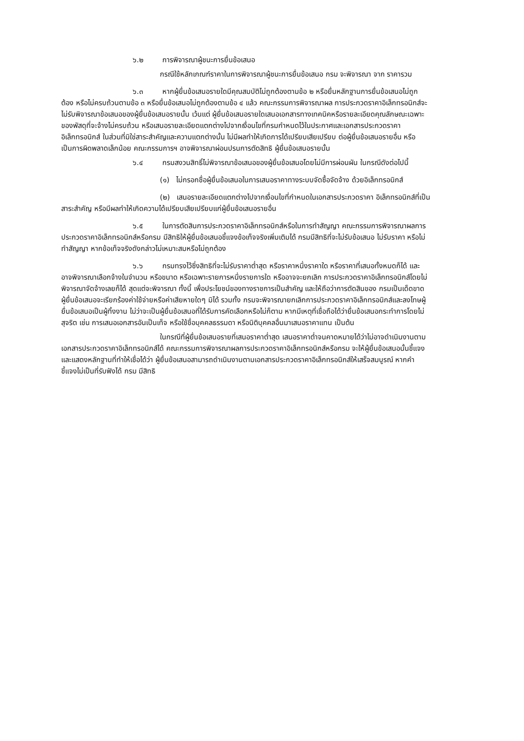๖.๒ การพิจารณาผู้ชนะการยื่นข้อเสนอ
กรณีใช้หลักเกณฑ์ราคาในการพิจารณาผู้ชนะการยื่นข้อเสนอ กรม จะพิจารณา จาก ราคารวม
๖.๓ หากผู้ยื่นข้อเสนอรายใดมีคุณสมบัติไม่ถูกต้องตามข้อ ๒ หรือยื่นหลักฐานการยื่นข้อเสนอไม่ถูกต้อง หรือไม่ครบถ้วนตามข้อ ๓ หรือยื่นข้อเสนอไม่ถูกต้องตามข้อ ๔ แล้ว คณะกรรมการพิจารณาผล การประกวดราคาอิเล็กทรอนิกส์จะไม่รับพิจารณาข้อเสนอของผู้ยื่นข้อเสนอรายนั้น เว้นแต่ ผู้ยื่นข้อเสนอรายใดเสนอเอกสารทางเทคนิคหรือรายละเอียดคุณลักษณะเฉพาะของพัสดุที่จะจ้างไม่ครบถ้วน หรือเสนอรายละเอียดแตกต่างไปจากเงื่อนไขที่กรมกำหนดไว้ในประกาศและเอกสารประกวดราคาอิเล็กทรอนิกส์ ในส่วนที่มิใช่สาระสำคัญและความแตกต่างนั้น ไม่มีผลทำให้เกิดการได้เปรียบเสียเปรียบ ต่อผู้ยื่นข้อเสนอรายอื่น หรือเป็นการผิดพลาดเล็กน้อย คณะกรรมการฯ อาจพิจารณาผ่อนปรนการตัดสิทธิ ผู้ยื่นข้อเสนอรายนั้น
๖.๔ กรมสงวนสิทธิ์ไม่พิจารณาข้อเสนอของผู้ยื่นข้อเสนอโดยไม่มีการผ่อนผัน ในกรณีดังต่อไปนี้
(๑) ไม่กรอกชื่อผู้ยื่นข้อเสนอในการเสนอราคาทางระบบจัดซื้อจัดจ้าง ด้วยอิเล็กทรอนิกส์
(๒) เสนอรายละเอียดแตกต่างไปจากเงื่อนไขที่กำหนดในเอกสารประกวดราคา อิเล็กทรอนิกส์ที่เป็นสาระสำคัญ หรือมีผลทำให้เกิดความได้เปรียบเสียเปรียบแก่ผู้ยื่นข้อเสนอรายอื่น
๖.๕ ในการตัดสินการประกวดราคาอิเล็กทรอนิกส์หรือในการทำสัญญา คณะกรรมการพิจารณาผลการประกวดราคาอิเล็กทรอนิกส์หรือกรม มีสิทธิให้ผู้ยื่นข้อเสนอชี้แจงข้อเท็จจริงเพิ่มเติมได้ กรมมีสิทธิที่จะไม่รับข้อเสนอ ไม่รับราคา หรือไม่ทำสัญญา หากข้อเท็จจริงดังกล่าวไม่เหมาะสมหรือไม่ถูกต้อง
๖.๖ กรมทรงไว้ซึ่งสิทธิที่จะไม่รับราคาต่ำสุด หรือราคาหนึ่งราคาใด หรือราคาที่เสนอทั้งหมดก็ได้ และอาจพิจารณาเลือกจ้างในจำนวน หรือขนาด หรือเฉพาะรายการหนึ่งรายการใด หรืออาจจะยกเลิก การประกวดราคาอิเล็กทรอนิกส์โดยไม่พิจารณาจัดจ้างเลยก็ได้ สุดแต่จะพิจารณา ทั้งนี้ เพื่อประโยชน์ของทางราชการเป็นสำคัญ และให้ถือว่าการตัดสินของ กรมเป็นเด็ดขาด ผู้ยื่นข้อเสนอจะเรียกร้องค่าใช้จ่ายหรือค่าเสียหายใดๆ มิได้ รวมทั้ง กรมจะพิจารณายกเลิกการประกวดราคาอิเล็กทรอนิกส์และลงโทษผู้ยื่นข้อเสนอเป็นผู้ทิ้งงาน ไม่ว่าจะเป็นผู้ยื่นข้อเสนอที่ได้รับการคัดเลือกหรือไม่ก็ตาม หากมีเหตุที่เชื่อถือได้ว่ายื่นข้อเสนอกระทำการโดยไม่สุจริต เช่น การเสนอเอกสารอันเป็นเท็จ หรือใช้ชื่อบุคคลธรรมดา หรือนิติบุคคลอื่นมาเสนอราคาแทน เป็นต้น
ในกรณีที่ผู้ยื่นข้อเสนอรายที่เสนอราคาต่ำสุด เสนอราคาต่ำจนคาดหมายได้ว่าไม่อาจดำเนินงานตามเอกสารประกวดราคาอิเล็กทรอนิกส์ได้ คณะกรรมการพิจารณาผลการประกวดราคาอิเล็กทรอนิกส์หรือกรม จะให้ผู้ยื่นข้อเสนอนั้นชี้แจงและแสดงหลักฐานที่ทำให้เชื่อได้ว่า ผู้ยื่นข้อเสนอสามารถดำเนินงานตามเอกสารประกวดราคาอิเล็กทรอนิกส์ให้เสร็จสมบูรณ์ หากคำชี้แจงไม่เป็นที่รับฟังได้ กรม มีสิทธิ